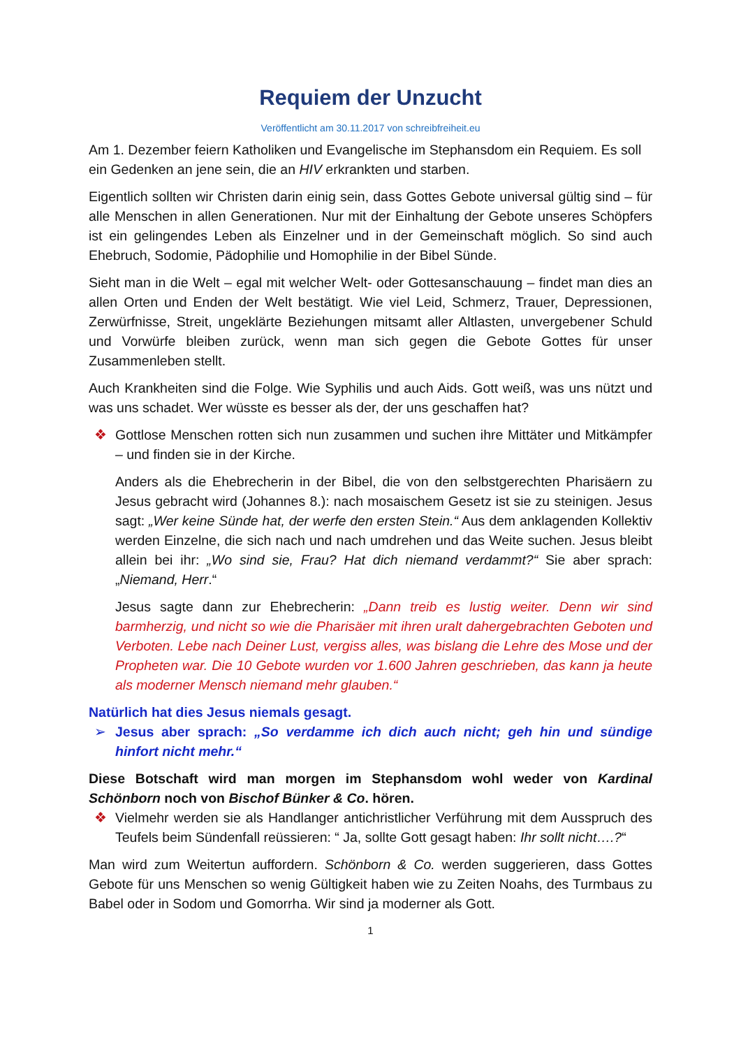Requiem der Unzucht
Veröffentlicht am 30.11.2017 von schreibfreiheit.eu
Am 1. Dezember feiern Katholiken und Evangelische im Stephansdom ein Requiem. Es soll ein Gedenken an jene sein, die an HIV erkrankten und starben.
Eigentlich sollten wir Christen darin einig sein, dass Gottes Gebote universal gültig sind – für alle Menschen in allen Generationen. Nur mit der Einhaltung der Gebote unseres Schöpfers ist ein gelingendes Leben als Einzelner und in der Gemeinschaft möglich. So sind auch Ehebruch, Sodomie, Pädophilie und Homophilie in der Bibel Sünde.
Sieht man in die Welt – egal mit welcher Welt- oder Gottesanschauung – findet man dies an allen Orten und Enden der Welt bestätigt. Wie viel Leid, Schmerz, Trauer, Depressionen, Zerwürfnisse, Streit, ungeklärte Beziehungen mitsamt aller Altlasten, unvergebener Schuld und Vorwürfe bleiben zurück, wenn man sich gegen die Gebote Gottes für unser Zusammenleben stellt.
Auch Krankheiten sind die Folge. Wie Syphilis und auch Aids. Gott weiß, was uns nützt und was uns schadet. Wer wüsste es besser als der, der uns geschaffen hat?
❖ Gottlose Menschen rotten sich nun zusammen und suchen ihre Mittäter und Mitkämpfer – und finden sie in der Kirche.
Anders als die Ehebrecherin in der Bibel, die von den selbstgerechten Pharisäern zu Jesus gebracht wird (Johannes 8.): nach mosaischem Gesetz ist sie zu steinigen. Jesus sagt: „Wer keine Sünde hat, der werfe den ersten Stein.“ Aus dem anklagenden Kollektiv werden Einzelne, die sich nach und nach umdrehen und das Weite suchen. Jesus bleibt allein bei ihr: „Wo sind sie, Frau? Hat dich niemand verdammt?“ Sie aber sprach: „Niemand, Herr.“
Jesus sagte dann zur Ehebrecherin: „Dann treib es lustig weiter. Denn wir sind barmherzig, und nicht so wie die Pharisäer mit ihren uralt dahergebrachten Geboten und Verboten. Lebe nach Deiner Lust, vergiss alles, was bislang die Lehre des Mose und der Propheten war. Die 10 Gebote wurden vor 1.600 Jahren geschrieben, das kann ja heute als moderner Mensch niemand mehr glauben.“
Natürlich hat dies Jesus niemals gesagt.
➢ Jesus aber sprach: „So verdamme ich dich auch nicht; geh hin und sündige hinfort nicht mehr.“
Diese Botschaft wird man morgen im Stephansdom wohl weder von Kardinal Schönborn noch von Bischof Bünker & Co. hören.
❖ Vielmehr werden sie als Handlanger antichristlicher Verführung mit dem Ausspruch des Teufels beim Sündenfall reüssieren: “ Ja, sollte Gott gesagt haben: Ihr sollt nicht….?“
Man wird zum Weitertun auffordern. Schönborn & Co. werden suggerieren, dass Gottes Gebote für uns Menschen so wenig Gültigkeit haben wie zu Zeiten Noahs, des Turmbaus zu Babel oder in Sodom und Gomorrha. Wir sind ja moderner als Gott.
1